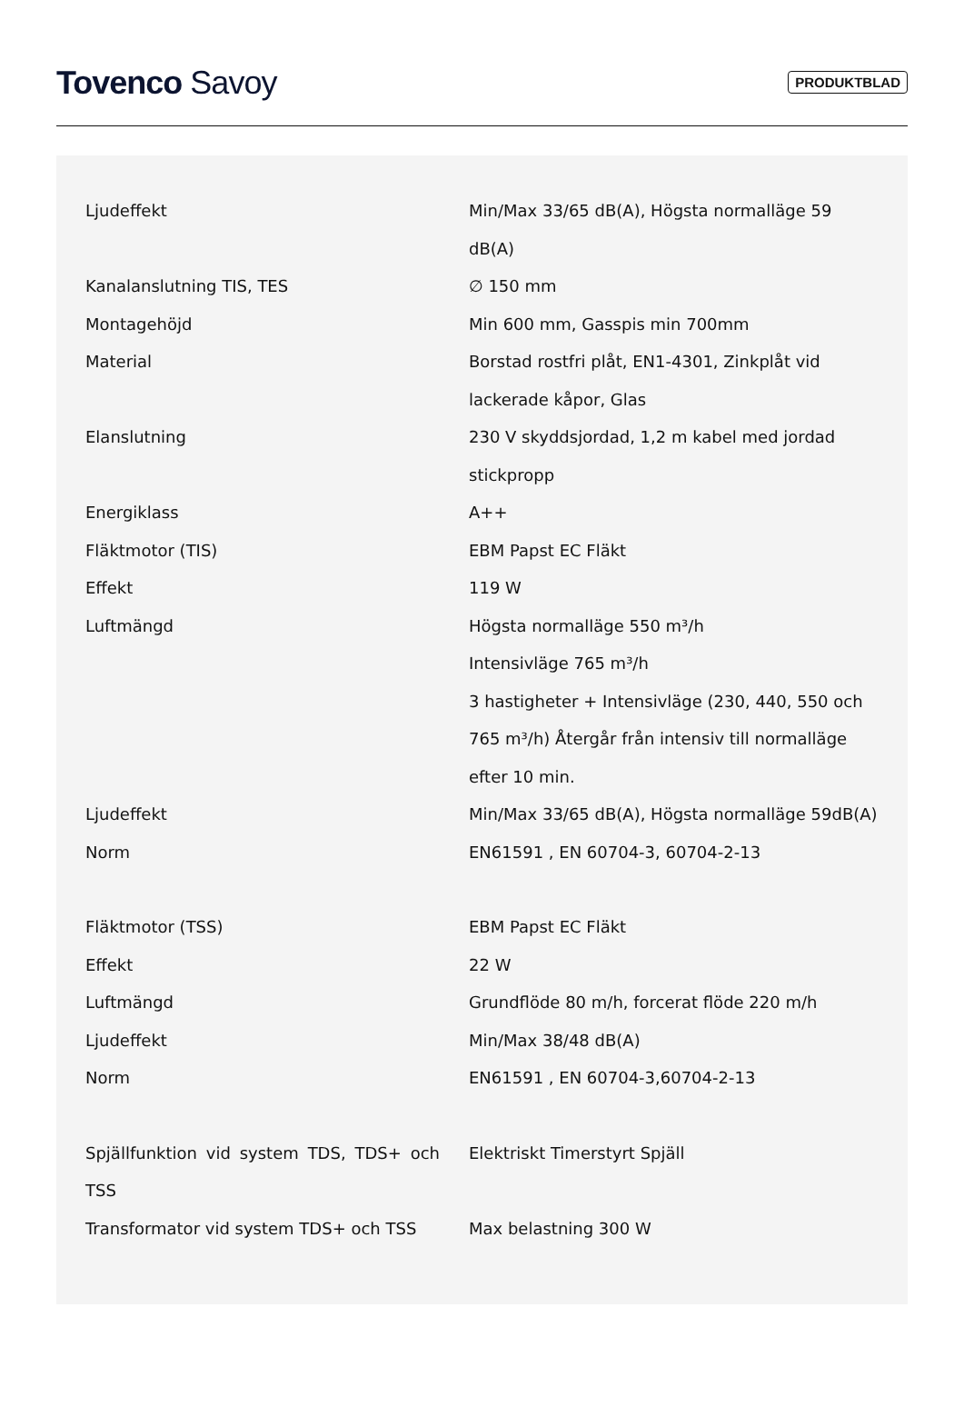Tovenco Savoy
PRODUKTBLAD
| Ljudeffekt | Min/Max 33/65 dB(A), Högsta normalläge 59 dB(A) |
| Kanalanslutning TIS, TES | ∅ 150 mm |
| Montagehöjd | Min 600 mm, Gasspis min 700mm |
| Material | Borstad rostfri plåt, EN1-4301, Zinkplåt vid lackerade kåpor, Glas |
| Elanslutning | 230 V skyddsjordad, 1,2 m kabel med jordad stickpropp |
| Energiklass | A++ |
| Fläktmotor (TIS) | EBM Papst EC Fläkt |
| Effekt | 119 W |
| Luftmängd | Högsta normalläge 550 m³/h Intensivläge 765 m³/h 3 hastigheter + Intensivläge (230, 440, 550 och 765 m³/h) Återgår från intensiv till normalläge efter 10 min. |
| Ljudeffekt | Min/Max 33/65 dB(A), Högsta normalläge 59dB(A) |
| Norm | EN61591 , EN 60704-3, 60704-2-13 |
| Fläktmotor (TSS) | EBM Papst EC Fläkt |
| Effekt | 22 W |
| Luftmängd | Grundflöde 80 m/h, forcerat flöde 220 m/h |
| Ljudeffekt | Min/Max 38/48 dB(A) |
| Norm | EN61591 , EN 60704-3,60704-2-13 |
| Spjällfunktion vid system TDS, TDS+ och TSS | Elektriskt Timerstyrt Spjäll |
| Transformator vid system TDS+ och TSS | Max belastning 300 W |